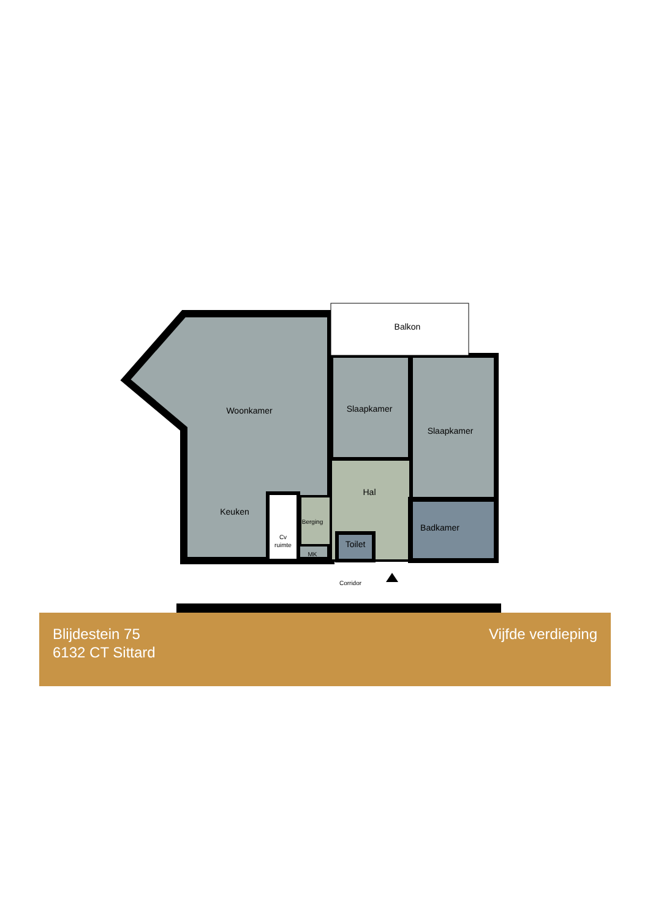Balkon
Woonkamer
Slaapkamer
Slaapkamer
Hal
Keuken
Berging
Cv
ruimte
MK
Toilet
Badkamer
Corridor
Blijdestein 75
6132 CT Sittard
Vijfde verdieping